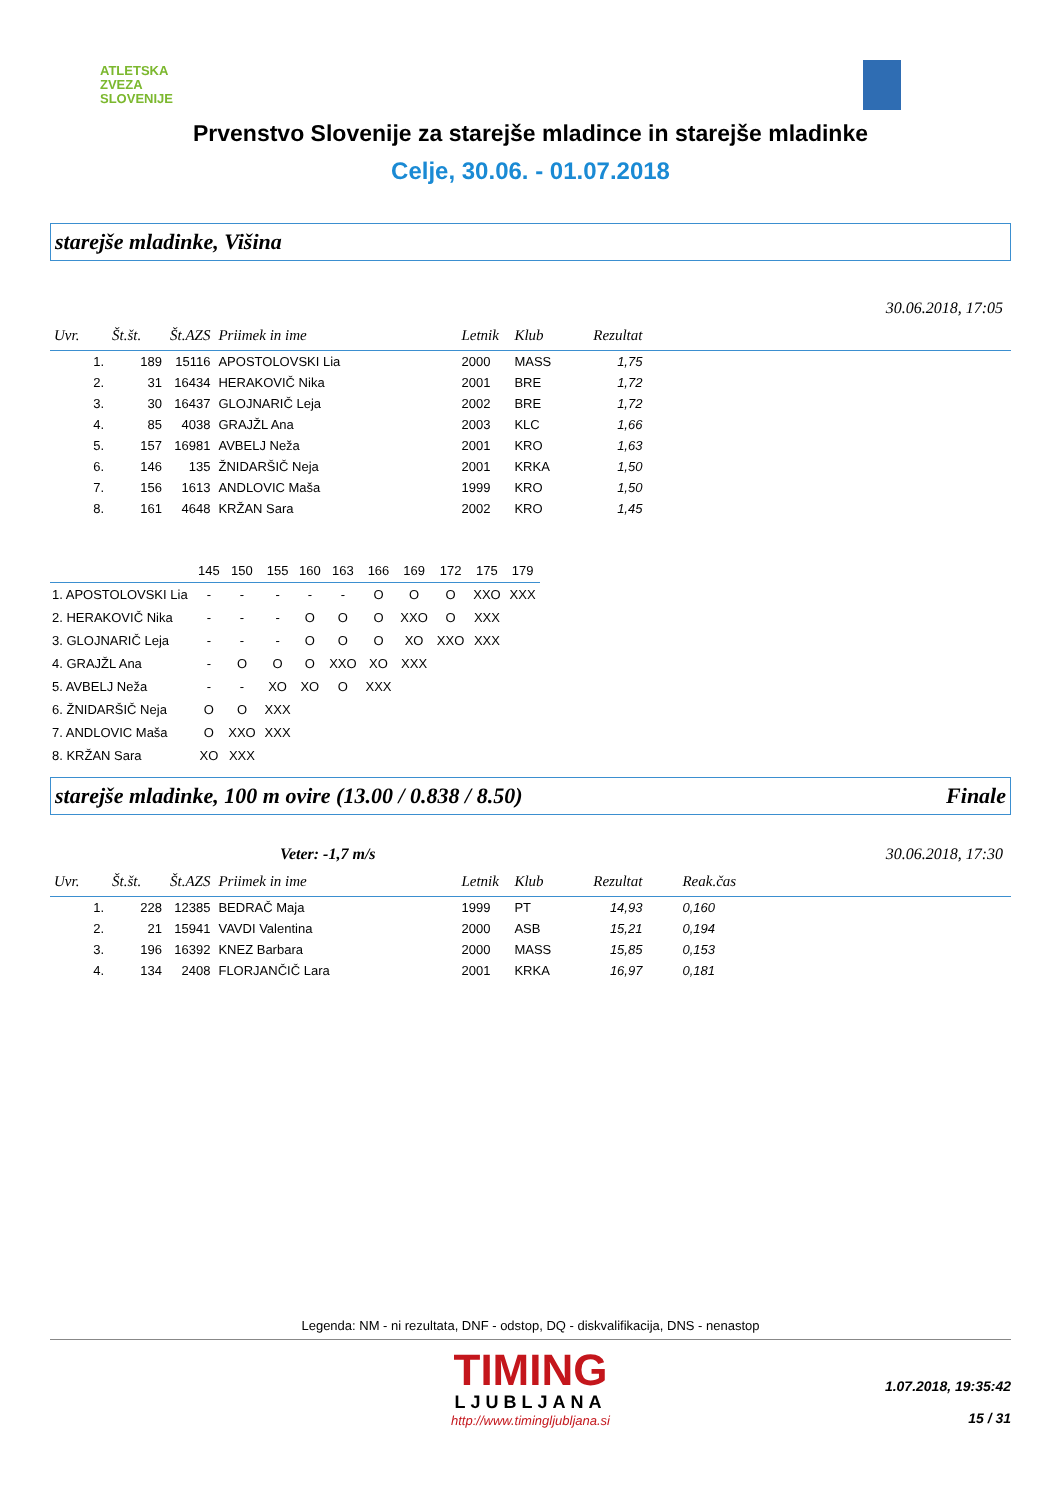ATLETSKA
ZVEZA
SLOVENIJE
Prvenstvo Slovenije za starejše mladince in starejše mladinke
Celje, 30.06. - 01.07.2018
starejše mladinke, Višina
30.06.2018, 17:05
| Uvr. | Št.št. | Št.AZS | Priimek in ime | Letnik | Klub | Rezultat | |
| --- | --- | --- | --- | --- | --- | --- | --- |
| 1. | 189 | 15116 | APOSTOLOVSKI Lia | 2000 | MASS | 1,75 | |
| 2. | 31 | 16434 | HERAKOVIČ Nika | 2001 | BRE | 1,72 | |
| 3. | 30 | 16437 | GLOJNARIČ Leja | 2002 | BRE | 1,72 | |
| 4. | 85 | 4038 | GRAJŽL Ana | 2003 | KLC | 1,66 | |
| 5. | 157 | 16981 | AVBELJ Neža | 2001 | KRO | 1,63 | |
| 6. | 146 | 135 | ŽNIDARŠIČ Neja | 2001 | KRKA | 1,50 | |
| 7. | 156 | 1613 | ANDLOVIC Maša | 1999 | KRO | 1,50 | |
| 8. | 161 | 4648 | KRŽAN Sara | 2002 | KRO | 1,45 | |
| | 145 | 150 | 155 | 160 | 163 | 166 | 169 | 172 | 175 | 179 |
| 1. APOSTOLOVSKI Lia | - | - | - | - | - | O | O | O | XXO | XXX |
| 2. HERAKOVIČ Nika | - | - | - | O | O | O | XXO | O | XXX | |
| 3. GLOJNARIČ Leja | - | - | - | O | O | O | XO | XXO | XXX | |
| 4. GRAJŽL Ana | - | O | O | O | XXO | XO | XXX | | | |
| 5. AVBELJ Neža | - | - | XO | XO | O | XXX | | | | |
| 6. ŽNIDARŠIČ Neja | O | O | XXX | | | | | | | |
| 7. ANDLOVIC Maša | O | XXO | XXX | | | | | | | |
| 8. KRŽAN Sara | XO | XXX | | | | | | | | |
starejše mladinke, 100 m ovire (13.00 / 0.838 / 8.50) Finale
Veter: -1,7 m/s 30.06.2018, 17:30
| Uvr. | Št.št. | Št.AZS | Priimek in ime | Letnik | Klub | Rezultat | Reak.čas |
| --- | --- | --- | --- | --- | --- | --- | --- |
| 1. | 228 | 12385 | BEDRAČ Maja | 1999 | PT | 14,93 | 0,160 |
| 2. | 21 | 15941 | VAVDI Valentina | 2000 | ASB | 15,21 | 0,194 |
| 3. | 196 | 16392 | KNEZ Barbara | 2000 | MASS | 15,85 | 0,153 |
| 4. | 134 | 2408 | FLORJANČIČ Lara | 2001 | KRKA | 16,97 | 0,181 |
Legenda: NM - ni rezultata, DNF - odstop, DQ - diskvalifikacija, DNS - nenastop
TIMING
LJUBLJANA
http://www.timingljubljana.si
1.07.2018, 19:35:42
15 / 31